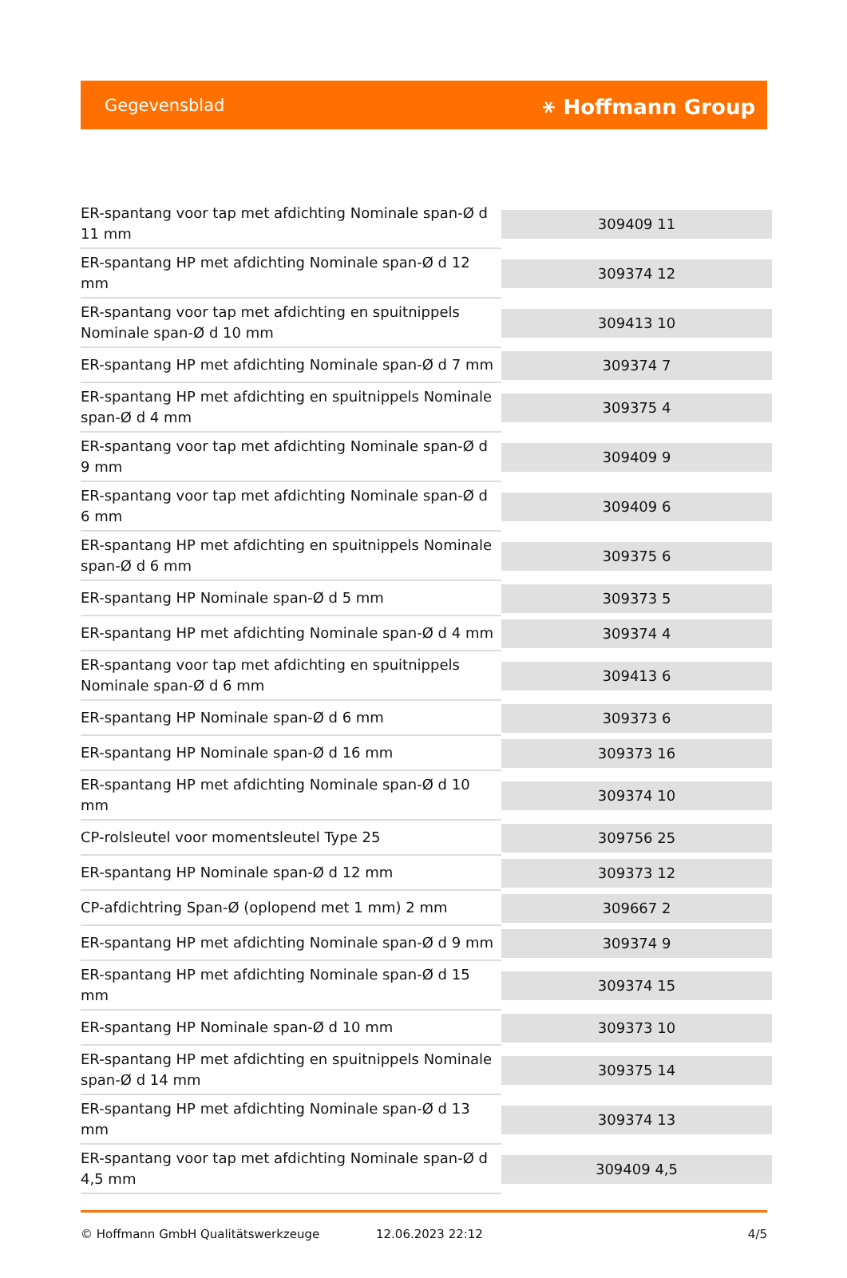Gegevensblad ⚹ Hoffmann Group
| ER-spantang voor tap met afdichting Nominale span-Ø d 11 mm | 309409 11 |
| ER-spantang HP met afdichting Nominale span-Ø d 12 mm | 309374 12 |
| ER-spantang voor tap met afdichting en spuitnippels Nominale span-Ø d 10 mm | 309413 10 |
| ER-spantang HP met afdichting Nominale span-Ø d 7 mm | 309374 7 |
| ER-spantang HP met afdichting en spuitnippels Nominale span-Ø d 4 mm | 309375 4 |
| ER-spantang voor tap met afdichting Nominale span-Ø d 9 mm | 309409 9 |
| ER-spantang voor tap met afdichting Nominale span-Ø d 6 mm | 309409 6 |
| ER-spantang HP met afdichting en spuitnippels Nominale span-Ø d 6 mm | 309375 6 |
| ER-spantang HP Nominale span-Ø d 5 mm | 309373 5 |
| ER-spantang HP met afdichting Nominale span-Ø d 4 mm | 309374 4 |
| ER-spantang voor tap met afdichting en spuitnippels Nominale span-Ø d 6 mm | 309413 6 |
| ER-spantang HP Nominale span-Ø d 6 mm | 309373 6 |
| ER-spantang HP Nominale span-Ø d 16 mm | 309373 16 |
| ER-spantang HP met afdichting Nominale span-Ø d 10 mm | 309374 10 |
| CP-rolsleutel voor momentsleutel Type 25 | 309756 25 |
| ER-spantang HP Nominale span-Ø d 12 mm | 309373 12 |
| CP-afdichtring Span-Ø (oplopend met 1 mm) 2 mm | 309667 2 |
| ER-spantang HP met afdichting Nominale span-Ø d 9 mm | 309374 9 |
| ER-spantang HP met afdichting Nominale span-Ø d 15 mm | 309374 15 |
| ER-spantang HP Nominale span-Ø d 10 mm | 309373 10 |
| ER-spantang HP met afdichting en spuitnippels Nominale span-Ø d 14 mm | 309375 14 |
| ER-spantang HP met afdichting Nominale span-Ø d 13 mm | 309374 13 |
| ER-spantang voor tap met afdichting Nominale span-Ø d 4,5 mm | 309409 4,5 |
© Hoffmann GmbH Qualitätswerkzeuge 12.06.2023 22:12 4/5